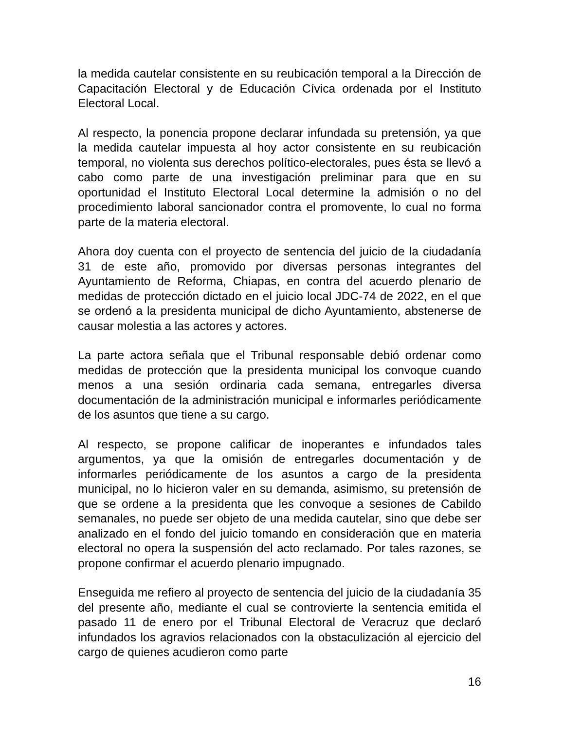la medida cautelar consistente en su reubicación temporal a la Dirección de Capacitación Electoral y de Educación Cívica ordenada por el Instituto Electoral Local.
Al respecto, la ponencia propone declarar infundada su pretensión, ya que la medida cautelar impuesta al hoy actor consistente en su reubicación temporal, no violenta sus derechos político-electorales, pues ésta se llevó a cabo como parte de una investigación preliminar para que en su oportunidad el Instituto Electoral Local determine la admisión o no del procedimiento laboral sancionador contra el promovente, lo cual no forma parte de la materia electoral.
Ahora doy cuenta con el proyecto de sentencia del juicio de la ciudadanía 31 de este año, promovido por diversas personas integrantes del Ayuntamiento de Reforma, Chiapas, en contra del acuerdo plenario de medidas de protección dictado en el juicio local JDC-74 de 2022, en el que se ordenó a la presidenta municipal de dicho Ayuntamiento, abstenerse de causar molestia a las actores y actores.
La parte actora señala que el Tribunal responsable debió ordenar como medidas de protección que la presidenta municipal los convoque cuando menos a una sesión ordinaria cada semana, entregarles diversa documentación de la administración municipal e informarles periódicamente de los asuntos que tiene a su cargo.
Al respecto, se propone calificar de inoperantes e infundados tales argumentos, ya que la omisión de entregarles documentación y de informarles periódicamente de los asuntos a cargo de la presidenta municipal, no lo hicieron valer en su demanda, asimismo, su pretensión de que se ordene a la presidenta que les convoque a sesiones de Cabildo semanales, no puede ser objeto de una medida cautelar, sino que debe ser analizado en el fondo del juicio tomando en consideración que en materia electoral no opera la suspensión del acto reclamado. Por tales razones, se propone confirmar el acuerdo plenario impugnado.
Enseguida me refiero al proyecto de sentencia del juicio de la ciudadanía 35 del presente año, mediante el cual se controvierte la sentencia emitida el pasado 11 de enero por el Tribunal Electoral de Veracruz que declaró infundados los agravios relacionados con la obstaculización al ejercicio del cargo de quienes acudieron como parte
16